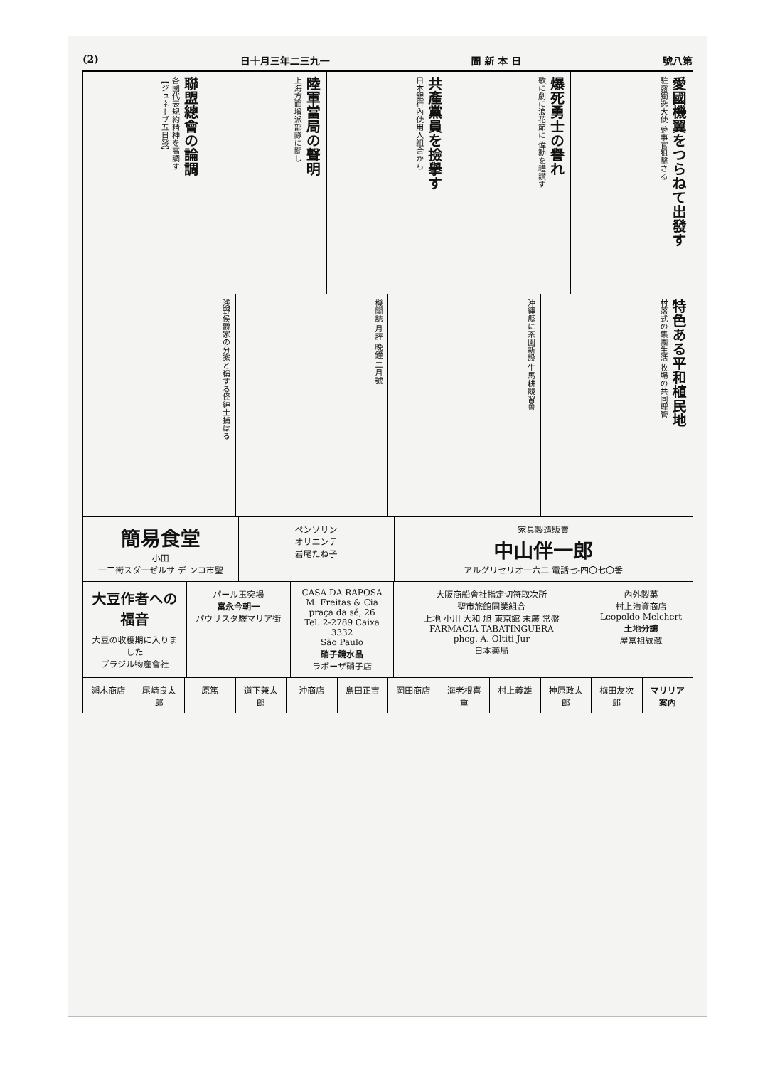(2) 日十月三年二三九一 聞 新 本 日 號八第
聯盟總會の論調
各國代表規約精神を高調す
【ジュネーブ五日發】
陸軍當局の聲明
上海方面增派部隊に關し
共產黨員を撿擧す
日本銀行內使用人組合から
爆死勇士の譽れ
歌に劇に浪花節に 偉勳を禮讃す
愛國機翼をつらねて出發す
駐露獨逸大使 參事官狙擊さる
浅野侯爵家の分家と稱する怪紳士捕はる
機關誌 月評 晩鐘 二月號
沖繩縣に茶園新設 牛馬耕競習會
特色ある平和植民地
村落式の集團生活 牧場の共同理管
簡易食堂
小田
一三街スダーゼルサ デ ンコ市聖
ペンソリン
オリエンテ
岩尾たね子
家具製造販賣
中山伴一郎
アルグリセリオ一六二 電話七-四〇七〇番
大豆作者への福音
大豆の收穫期に入りました
ブラジル物產會社
パール玉突場
富永今朝一
パウリスタ驛マリア街
CASA DA RAPOSA
M. Freitas & Cia
praça da sé, 26
Tel. 2-2789 Caixa 3332
São Paulo
硝子鏡水晶
ラポーザ硝子店
大阪商船會社指定切符取次所
聖市旅館同業組合
上地 小川 大和 旭 東京館 末廣 常盤
FARMACIA TABATINGUERA
pheg. A. Oltiti Jur
日本藥局
內外製菓
村上浩資商店
Leopoldo Melchert
土地分讓
屋富祖紋藏
瀨木商店 尾崎良太郎 原篤 道下兼太郎 沖商店 島田正吉 岡田商店 海老根喜重 村上義雄 神原政太郎 梅田友次郎 マリリア案內